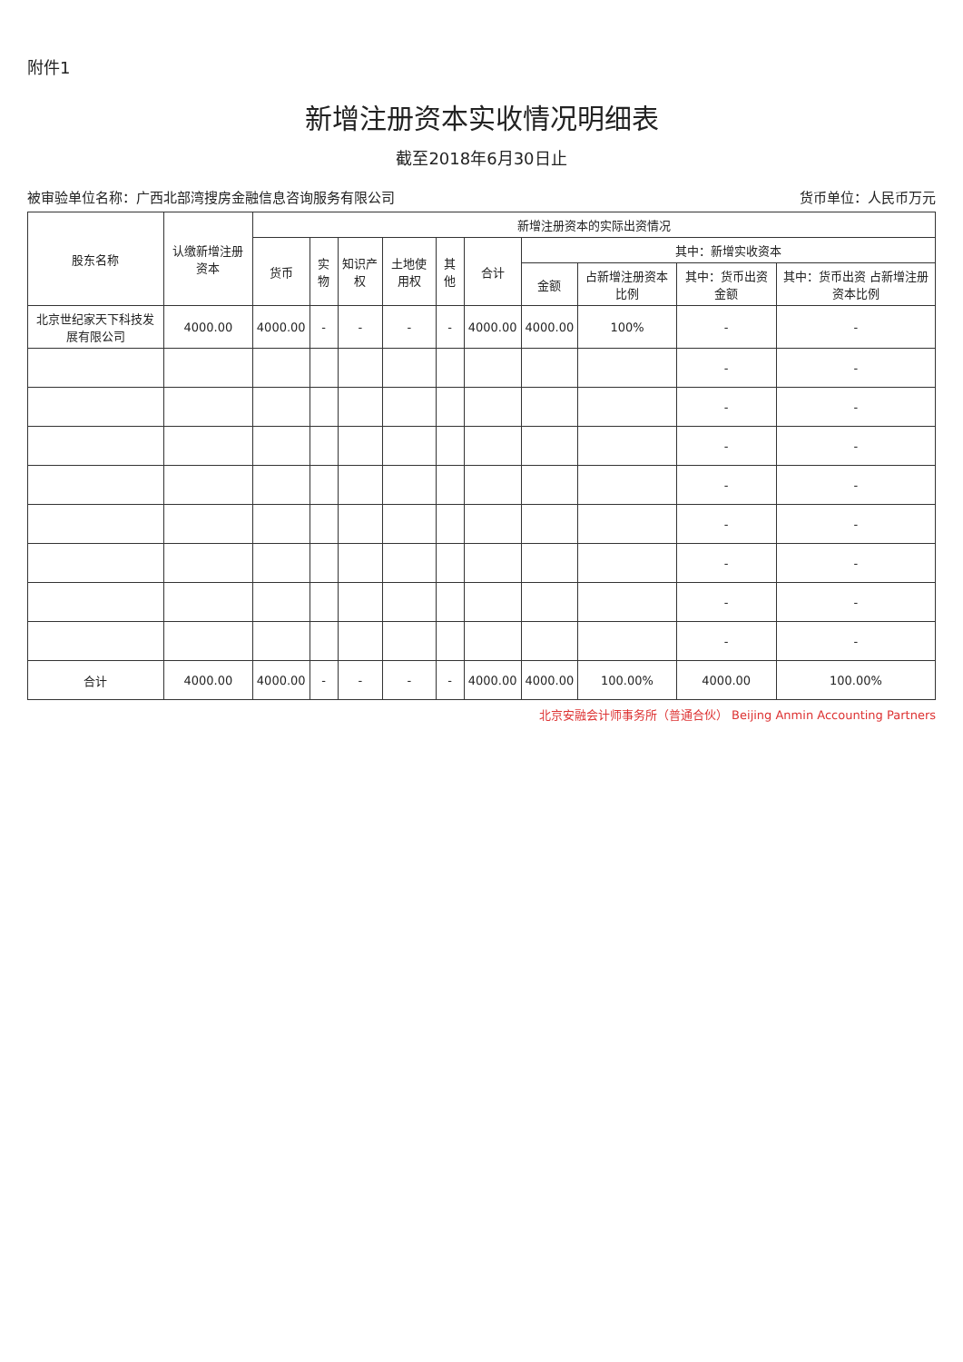附件1
新增注册资本实收情况明细表
截至2018年6月30日止
被审验单位名称：广西北部湾搜房金融信息咨询服务有限公司 货币单位：人民币万元
| 股东名称 | 认缴新增注册资本 | 新增注册资本的实际出资情况 | | | | | | | | | |
| --- | --- | --- | --- | --- | --- | --- | --- | --- | --- | --- | --- |
| | | 货币 | 实物 | 知识产权 | 土地使用权 | 其他 | 合计 | 其中：新增实收资本 | | | |
| | | | | | | | | 金额 | 占新增注册资本比例 | 其中：货币出资 金额 | 其中：货币出资 占新增注册资本比例 |
| 北京世纪家天下科技发展有限公司 | 4000.00 | 4000.00 | - | - | - | - | 4000.00 | 4000.00 | 100% | - | - |
| | | | | | | | | | | - | - |
| | | | | | | | | | | - | - |
| | | | | | | | | | | - | - |
| | | | | | | | | | | - | - |
| | | | | | | | | | | - | - |
| | | | | | | | | | | - | - |
| | | | | | | | | | | - | - |
| | | | | | | | | | | - | - |
| 合计 | 4000.00 | 4000.00 | - | - | - | - | 4000.00 | 4000.00 | 100.00% | 4000.00 | 100.00% |
北京安融会计师事务所（普通合伙） Beijing Anmin Accounting Partners